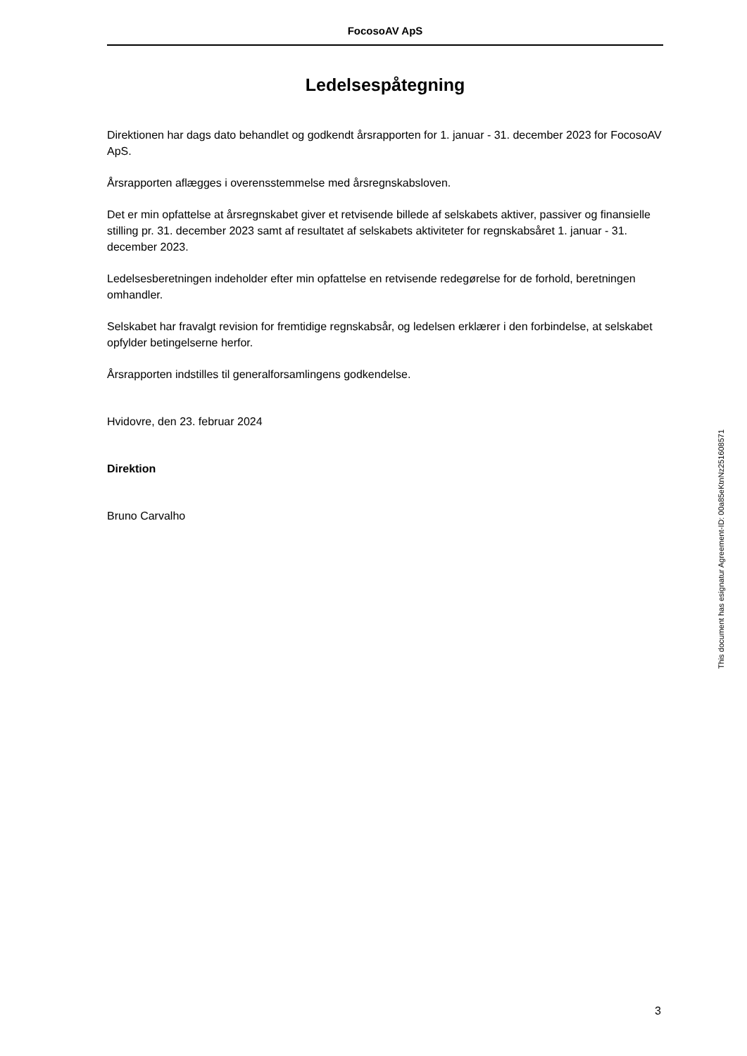FocosoAV ApS
Ledelsespåtegning
Direktionen har dags dato behandlet og godkendt årsrapporten for 1. januar - 31. december 2023 for FocosoAV ApS.
Årsrapporten aflægges i overensstemmelse med årsregnskabsloven.
Det er min opfattelse at årsregnskabet giver et retvisende billede af selskabets aktiver, passiver og finansielle stilling pr. 31. december 2023 samt af resultatet af selskabets aktiviteter for regnskabsåret 1. januar - 31. december 2023.
Ledelsesberetningen indeholder efter min opfattelse en retvisende redegørelse for de forhold, beretningen omhandler.
Selskabet har fravalgt revision for fremtidige regnskabsår, og ledelsen erklærer i den forbindelse, at selskabet opfylder betingelserne herfor.
Årsrapporten indstilles til generalforsamlingens godkendelse.
Hvidovre, den 23. februar 2024
Direktion
Bruno Carvalho
This document has esignatur Agreement-ID: 00a85eKtnNz251608571
3